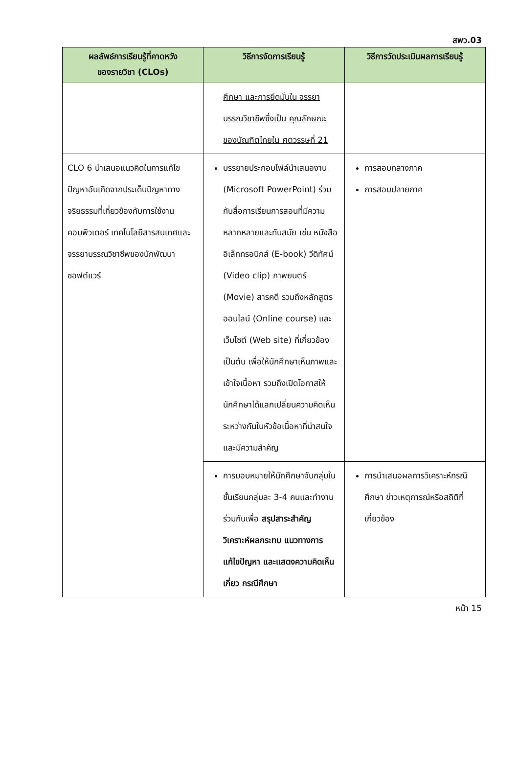สพว.03
| ผลลัพธ์การเรียนรู้ที่คาดหวัง ของรายวิชา (CLOs) | วิธีการจัดการเรียนรู้ | วิธีการวัดประเมินผลการเรียนรู้ |
| --- | --- | --- |
| | ศึกษา และการยึดมั่นใน จรรยาบรรณวิชาชีพซึ่งเป็น คุณลักษณะของบัณฑิตไทยใน ศตวรรษที่ 21 | |
| CLO 6 นำเสนอแนวคิดในการแก้ไขปัญหาอันเกิดจากประเด็นปัญหาทางจริยธรรมที่เกี่ยวข้องกับการใช้งานคอมพิวเตอร์ เทคโนโลยีสารสนเทศและจรรยาบรรณวิชาชีพของนักพัฒนาซอฟต์แวร์ | บรรยายประกอบไฟล์นำเสนองาน (Microsoft PowerPoint) ร่วมกับสื่อการเรียนการสอนที่มีความหลากหลายและทันสมัย เช่น หนังสืออิเล็กทรอนิกส์ (E-book) วีดิทัศน์ (Video clip) ภาพยนตร์ (Movie) สารคดี รวมถึงหลักสูตรออนไลน์ (Online course) และเว็บไซต์ (Web site) ที่เกี่ยวข้อง เป็นต้น เพื่อให้นักศึกษาเห็นภาพและเข้าใจเนื้อหา รวมถึงเปิดโอกาสให้นักศึกษาได้แลกเปลี่ยนความคิดเห็นระหว่างกันในหัวข้อเนื้อหาที่น่าสนใจและมีความสำคัญ | การสอบกลางภาค การสอบปลายภาค |
| | การมอบหมายให้นักศึกษาจับกลุ่มในชั้นเรียนกลุ่มละ 3-4 คนและทำงานร่วมกันเพื่อ สรุปสาระสำคัญ วิเคราะห์ผลกระทบ แนวทางการแก้ไขปัญหา และแสดงความคิดเห็นเกี่ยว กรณีศึกษา | การนำเสนอผลการวิเคราะห์กรณีศึกษา ข่าวเหตุการณ์หรือสถิติที่เกี่ยวข้อง |
หน้า 15